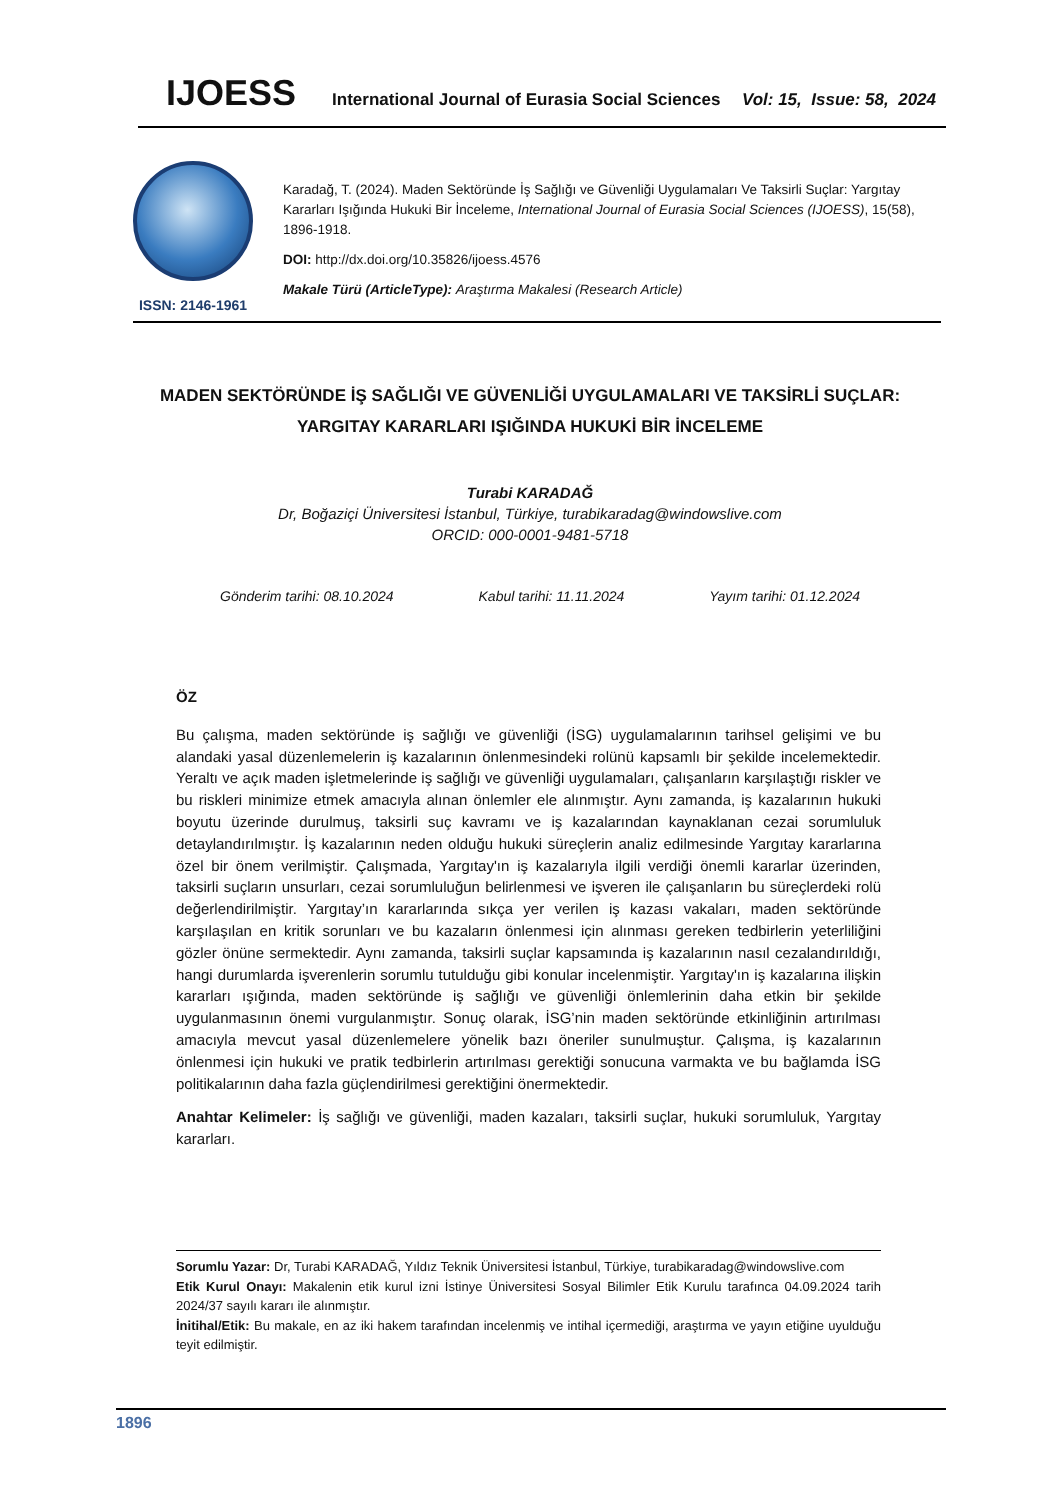IJOESS International Journal of Eurasia Social Sciences Vol: 15, Issue: 58, 2024
ISSN: 2146-1961
Karadağ, T. (2024). Maden Sektöründe İş Sağlığı ve Güvenliği Uygulamaları Ve Taksirli Suçlar: Yargıtay Kararları Işığında Hukuki Bir İnceleme, International Journal of Eurasia Social Sciences (IJOESS), 15(58), 1896-1918.
DOI: http://dx.doi.org/10.35826/ijoess.4576
Makale Türü (ArticleType): Araştırma Makalesi (Research Article)
MADEN SEKTÖRÜNDE İŞ SAĞLIĞI VE GÜVENLİĞİ UYGULAMALARI VE TAKSİRLİ SUÇLAR:
YARGITAY KARARLARI IŞIĞINDA HUKUKİ BİR İNCELEME
Turabi KARADAĞ
Dr, Boğaziçi Üniversitesi İstanbul, Türkiye, turabikaradag@windowslive.com
ORCID: 000-0001-9481-5718
Gönderim tarihi: 08.10.2024 Kabul tarihi: 11.11.2024 Yayım tarihi: 01.12.2024
ÖZ
Bu çalışma, maden sektöründe iş sağlığı ve güvenliği (İSG) uygulamalarının tarihsel gelişimi ve bu alandaki yasal düzenlemelerin iş kazalarının önlenmesindeki rolünü kapsamlı bir şekilde incelemektedir. Yeraltı ve açık maden işletmelerinde iş sağlığı ve güvenliği uygulamaları, çalışanların karşılaştığı riskler ve bu riskleri minimize etmek amacıyla alınan önlemler ele alınmıştır. Aynı zamanda, iş kazalarının hukuki boyutu üzerinde durulmuş, taksirli suç kavramı ve iş kazalarından kaynaklanan cezai sorumluluk detaylandırılmıştır. İş kazalarının neden olduğu hukuki süreçlerin analiz edilmesinde Yargıtay kararlarına özel bir önem verilmiştir. Çalışmada, Yargıtay'ın iş kazalarıyla ilgili verdiği önemli kararlar üzerinden, taksirli suçların unsurları, cezai sorumluluğun belirlenmesi ve işveren ile çalışanların bu süreçlerdeki rolü değerlendirilmiştir. Yargıtay’ın kararlarında sıkça yer verilen iş kazası vakaları, maden sektöründe karşılaşılan en kritik sorunları ve bu kazaların önlenmesi için alınması gereken tedbirlerin yeterliliğini gözler önüne sermektedir. Aynı zamanda, taksirli suçlar kapsamında iş kazalarının nasıl cezalandırıldığı, hangi durumlarda işverenlerin sorumlu tutulduğu gibi konular incelenmiştir. Yargıtay'ın iş kazalarına ilişkin kararları ışığında, maden sektöründe iş sağlığı ve güvenliği önlemlerinin daha etkin bir şekilde uygulanmasının önemi vurgulanmıştır. Sonuç olarak, İSG’nin maden sektöründe etkinliğinin artırılması amacıyla mevcut yasal düzenlemelere yönelik bazı öneriler sunulmuştur. Çalışma, iş kazalarının önlenmesi için hukuki ve pratik tedbirlerin artırılması gerektiği sonucuna varmakta ve bu bağlamda İSG politikalarının daha fazla güçlendirilmesi gerektiğini önermektedir.
Anahtar Kelimeler: İş sağlığı ve güvenliği, maden kazaları, taksirli suçlar, hukuki sorumluluk, Yargıtay kararları.
Sorumlu Yazar: Dr, Turabi KARADAĞ, Yıldız Teknik Üniversitesi İstanbul, Türkiye, turabikaradag@windowslive.com
Etik Kurul Onayı: Makalenin etik kurul izni İstinye Üniversitesi Sosyal Bilimler Etik Kurulu tarafınca 04.09.2024 tarih 2024/37 sayılı kararı ile alınmıştır.
İnitihal/Etik: Bu makale, en az iki hakem tarafından incelenmiş ve intihal içermediği, araştırma ve yayın etiğine uyulduğu teyit edilmiştir.
1896